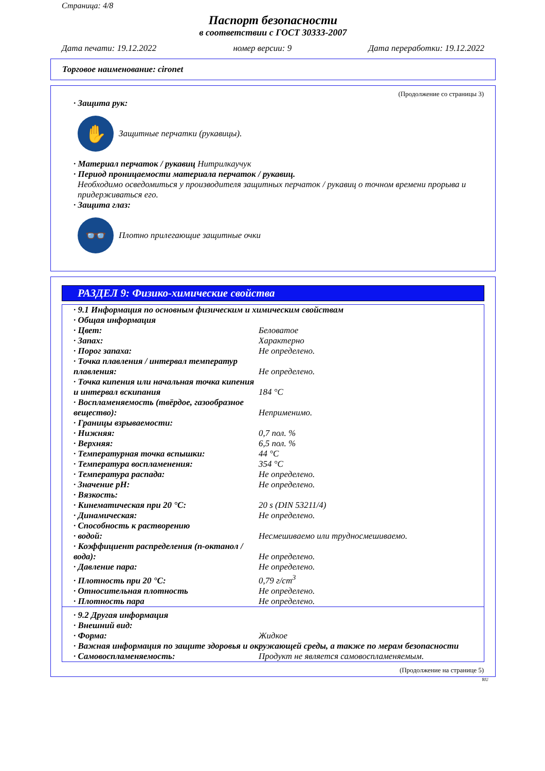Страница: 4/8
Паспорт безопасности
в соответствии с ГОСТ 30333-2007
Дата печати: 19.12.2022 номер версии: 9 Дата переработки: 19.12.2022
Торговое наименование: cironet
(Продолжение со страницы 3)
· Защита рук:
✋
Защитные перчатки (рукавицы).
· Материал перчаток / рукавиц Нитрилкаучук
· Период проницаемости материала перчаток / рукавиц.
Необходимо осведомиться у производителя защитных перчаток / рукавиц о точном времени прорыва и придерживаться его.
· Защита глаз:
👓
Плотно прилегающие защитные очки
РАЗДЕЛ 9: Физико-химические свойства
| · 9.1 Информация по основным физическим и химическим свойствам | |
| · Общая информация | |
| · Цвет: | Беловатое |
| · Запах: | Характерно |
| · Порог запаха: | Не определено. |
| · Точка плавления / интервал температур плавления: | Не определено. |
| · Точка кипения или начальная точка кипения и интервал вскипания | 184 °C |
| · Воспламеняемость (твёрдое, газообразное вещество): | Неприменимо. |
| · Границы взрываемости: | |
| · Нижняя: | 0,7 пол. % |
| · Верхняя: | 6,5 пол. % |
| · Температурная точка вспышки: | 44 °C |
| · Температура воспламенения: | 354 °C |
| · Температура распада: | Не определено. |
| · Значение pH: | Не определено. |
| · Вязкость: | |
| · Кинематическая при 20 °C: | 20 s (DIN 53211/4) |
| · Динамическая: | Не определено. |
| · Способность к растворению | |
| · водой: | Несмешиваемо или трудносмешиваемо. |
| · Коэффициент распределения (n-октанол / вода): | Не определено. |
| · Давление пара: | Не определено. |
| · Плотность при 20 °C: | 0,79 г/cm<sup>3</sup> |
| · Относительная плотность | Не определено. |
| · Плотность пара | Не определено. |
| · 9.2 Другая информация | |
| · Внешний вид: | |
| · Форма: | Жидкое |
| · Важная информация по защите здоровья и окружающей среды, а также по мерам безопасности | |
| · Самовоспламеняемость: | Продукт не является самовоспламеняемым. |
(Продолжение на странице 5)
RU